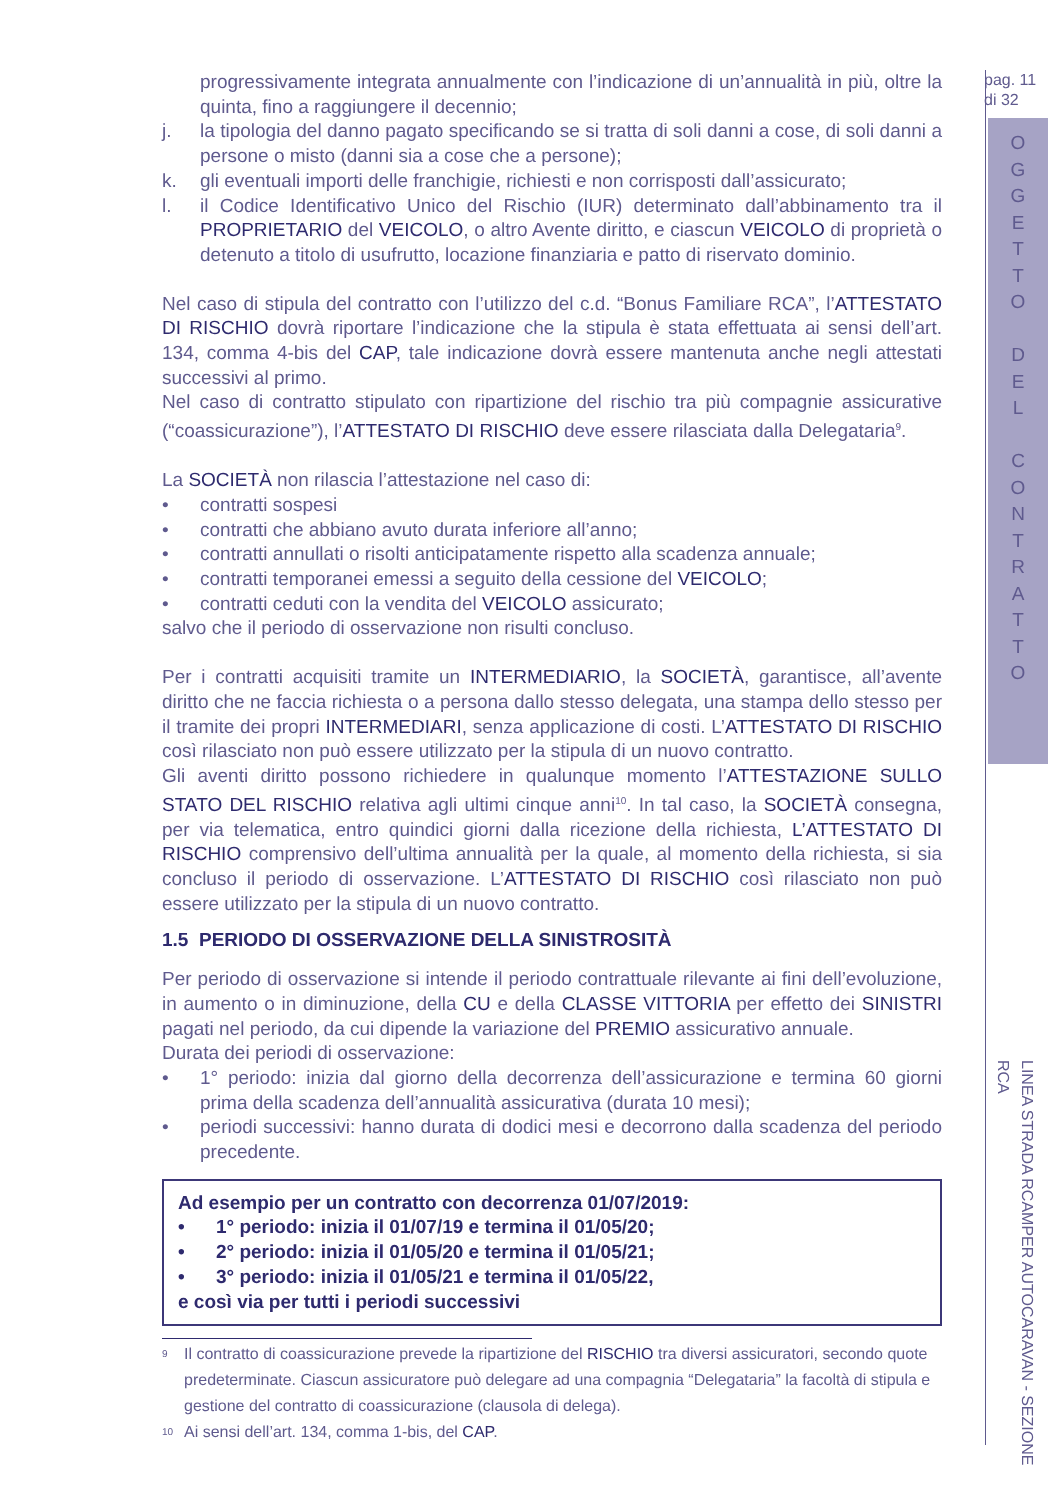progressivamente integrata annualmente con l’indicazione di un’annualità in più, oltre la quinta, fino a raggiungere il decennio;
j. la tipologia del danno pagato specificando se si tratta di soli danni a cose, di soli danni a persone o misto (danni sia a cose che a persone);
k. gli eventuali importi delle franchigie, richiesti e non corrisposti dall’assicurato;
l. il Codice Identificativo Unico del Rischio (IUR) determinato dall’abbinamento tra il PROPRIETARIO del VEICOLO, o altro Avente diritto, e ciascun VEICOLO di proprietà o detenuto a titolo di usufrutto, locazione finanziaria e patto di riservato dominio.
Nel caso di stipula del contratto con l’utilizzo del c.d. “Bonus Familiare RCA”, l’ATTESTATO DI RISCHIO dovrà riportare l’indicazione che la stipula è stata effettuata ai sensi dell’art. 134, comma 4-bis del CAP, tale indicazione dovrà essere mantenuta anche negli attestati successivi al primo.
Nel caso di contratto stipulato con ripartizione del rischio tra più compagnie assicurative (“coassicurazione”), l’ATTESTATO DI RISCHIO deve essere rilasciata dalla Delegataria<sup>9</sup>.
La SOCIETÀ non rilascia l’attestazione nel caso di:
• contratti sospesi
• contratti che abbiano avuto durata inferiore all’anno;
• contratti annullati o risolti anticipatamente rispetto alla scadenza annuale;
• contratti temporanei emessi a seguito della cessione del VEICOLO;
• contratti ceduti con la vendita del VEICOLO assicurato;
salvo che il periodo di osservazione non risulti concluso.
Per i contratti acquisiti tramite un INTERMEDIARIO, la SOCIETÀ, garantisce, all’avente diritto che ne faccia richiesta o a persona dallo stesso delegata, una stampa dello stesso per il tramite dei propri INTERMEDIARI, senza applicazione di costi. L’ATTESTATO DI RISCHIO così rilasciato non può essere utilizzato per la stipula di un nuovo contratto.
Gli aventi diritto possono richiedere in qualunque momento l’ATTESTAZIONE SULLO STATO DEL RISCHIO relativa agli ultimi cinque anni<sup>10</sup>. In tal caso, la SOCIETÀ consegna, per via telematica, entro quindici giorni dalla ricezione della richiesta, L’ATTESTATO DI RISCHIO comprensivo dell’ultima annualità per la quale, al momento della richiesta, si sia concluso il periodo di osservazione. L’ATTESTATO DI RISCHIO così rilasciato non può essere utilizzato per la stipula di un nuovo contratto.
1.5 PERIODO DI OSSERVAZIONE DELLA SINISTROSITÀ
Per periodo di osservazione si intende il periodo contrattuale rilevante ai fini dell’evoluzione, in aumento o in diminuzione, della CU e della CLASSE VITTORIA per effetto dei SINISTRI pagati nel periodo, da cui dipende la variazione del PREMIO assicurativo annuale.
Durata dei periodi di osservazione:
• 1° periodo: inizia dal giorno della decorrenza dell’assicurazione e termina 60 giorni prima della scadenza dell’annualità assicurativa (durata 10 mesi);
• periodi successivi: hanno durata di dodici mesi e decorrono dalla scadenza del periodo precedente.
Ad esempio per un contratto con decorrenza 01/07/2019:
• 1° periodo: inizia il 01/07/19 e termina il 01/05/20;
• 2° periodo: inizia il 01/05/20 e termina il 01/05/21;
• 3° periodo: inizia il 01/05/21 e termina il 01/05/22,
e così via per tutti i periodi successivi
9
Il contratto di coassicurazione prevede la ripartizione del RISCHIO tra diversi assicuratori, secondo quote predeterminate. Ciascun assicuratore può delegare ad una compagnia “Delegataria” la facoltà di stipula e gestione del contratto di coassicurazione (clausola di delega).
10
Ai sensi dell’art. 134, comma 1-bis, del CAP.
pag. 11
di 32
O G G E T T O
D E L
C O N T R A T T O
LINEA STRADA RCAMPER AUTOCARAVAN - SEZIONE RCA